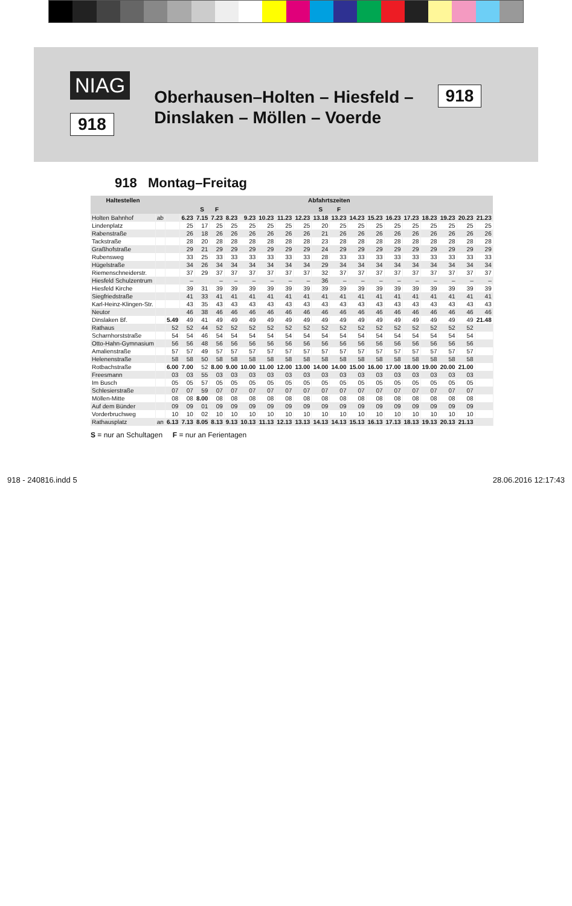NIAG
918
Oberhausen–Holten – Hiesfeld –
Dinslaken – Möllen – Voerde
918
918 Montag–Freitag
| Haltestellen | | Abfahrtszeiten | | | | | | | | | | | | | | | | | | |
| --- | --- | --- | --- | --- | --- | --- | --- | --- | --- | --- | --- | --- | --- | --- | --- | --- | --- | --- | --- | --- |
| | | | | S | F | | | | | | S | F | | | | | | | | |
| Holten Bahnhof | ab | | 6.23 | 7.15 | 7.23 | 8.23 | 9.23 | 10.23 | 11.23 | 12.23 | 13.18 | 13.23 | 14.23 | 15.23 | 16.23 | 17.23 | 18.23 | 19.23 | 20.23 | 21.23 |
| Lindenplatz | | | 25 | 17 | 25 | 25 | 25 | 25 | 25 | 25 | 20 | 25 | 25 | 25 | 25 | 25 | 25 | 25 | 25 | 25 |
| Rabenstraße | | | 26 | 18 | 26 | 26 | 26 | 26 | 26 | 26 | 21 | 26 | 26 | 26 | 26 | 26 | 26 | 26 | 26 | 26 |
| Tackstraße | | | 28 | 20 | 28 | 28 | 28 | 28 | 28 | 28 | 23 | 28 | 28 | 28 | 28 | 28 | 28 | 28 | 28 | 28 |
| Graßhofstraße | | | 29 | 21 | 29 | 29 | 29 | 29 | 29 | 29 | 24 | 29 | 29 | 29 | 29 | 29 | 29 | 29 | 29 | 29 |
| Rubensweg | | | 33 | 25 | 33 | 33 | 33 | 33 | 33 | 33 | 28 | 33 | 33 | 33 | 33 | 33 | 33 | 33 | 33 | 33 |
| Hügelstraße | | | 34 | 26 | 34 | 34 | 34 | 34 | 34 | 34 | 29 | 34 | 34 | 34 | 34 | 34 | 34 | 34 | 34 | 34 |
| Riemenschneiderstr. | | | 37 | 29 | 37 | 37 | 37 | 37 | 37 | 37 | 32 | 37 | 37 | 37 | 37 | 37 | 37 | 37 | 37 | 37 |
| Hiesfeld Schulzentrum | | | – | | – | – | – | – | – | – | 36 | – | – | – | – | – | – | – | – | – |
| Hiesfeld Kirche | | | 39 | 31 | 39 | 39 | 39 | 39 | 39 | 39 | 39 | 39 | 39 | 39 | 39 | 39 | 39 | 39 | 39 | 39 |
| Siegfriedstraße | | | 41 | 33 | 41 | 41 | 41 | 41 | 41 | 41 | 41 | 41 | 41 | 41 | 41 | 41 | 41 | 41 | 41 | 41 |
| Karl-Heinz-Klingen-Str. | | | 43 | 35 | 43 | 43 | 43 | 43 | 43 | 43 | 43 | 43 | 43 | 43 | 43 | 43 | 43 | 43 | 43 | 43 |
| Neutor | | | 46 | 38 | 46 | 46 | 46 | 46 | 46 | 46 | 46 | 46 | 46 | 46 | 46 | 46 | 46 | 46 | 46 | 46 |
| Dinslaken Bf. | | 5.49 | 49 | 41 | 49 | 49 | 49 | 49 | 49 | 49 | 49 | 49 | 49 | 49 | 49 | 49 | 49 | 49 | 49 | 21.48 |
| Rathaus | | 52 | 52 | 44 | 52 | 52 | 52 | 52 | 52 | 52 | 52 | 52 | 52 | 52 | 52 | 52 | 52 | 52 | 52 | |
| Scharnhorststraße | | 54 | 54 | 46 | 54 | 54 | 54 | 54 | 54 | 54 | 54 | 54 | 54 | 54 | 54 | 54 | 54 | 54 | 54 | |
| Otto-Hahn-Gymnasium | | 56 | 56 | 48 | 56 | 56 | 56 | 56 | 56 | 56 | 56 | 56 | 56 | 56 | 56 | 56 | 56 | 56 | 56 | |
| Amalienstraße | | 57 | 57 | 49 | 57 | 57 | 57 | 57 | 57 | 57 | 57 | 57 | 57 | 57 | 57 | 57 | 57 | 57 | 57 | |
| Helenenstraße | | 58 | 58 | 50 | 58 | 58 | 58 | 58 | 58 | 58 | 58 | 58 | 58 | 58 | 58 | 58 | 58 | 58 | 58 | |
| Rotbachstraße | | 6.00 | 7.00 | 52 | 8.00 | 9.00 | 10.00 | 11.00 | 12.00 | 13.00 | 14.00 | 14.00 | 15.00 | 16.00 | 17.00 | 18.00 | 19.00 | 20.00 | 21.00 | |
| Freesmann | | 03 | 03 | 55 | 03 | 03 | 03 | 03 | 03 | 03 | 03 | 03 | 03 | 03 | 03 | 03 | 03 | 03 | 03 | |
| Im Busch | | 05 | 05 | 57 | 05 | 05 | 05 | 05 | 05 | 05 | 05 | 05 | 05 | 05 | 05 | 05 | 05 | 05 | 05 | |
| Schlesierstraße | | 07 | 07 | 59 | 07 | 07 | 07 | 07 | 07 | 07 | 07 | 07 | 07 | 07 | 07 | 07 | 07 | 07 | 07 | |
| Möllen-Mitte | | 08 | 08 | 8.00 | 08 | 08 | 08 | 08 | 08 | 08 | 08 | 08 | 08 | 08 | 08 | 08 | 08 | 08 | 08 | |
| Auf dem Bünder | | 09 | 09 | 01 | 09 | 09 | 09 | 09 | 09 | 09 | 09 | 09 | 09 | 09 | 09 | 09 | 09 | 09 | 09 | |
| Vorderbruchweg | | 10 | 10 | 02 | 10 | 10 | 10 | 10 | 10 | 10 | 10 | 10 | 10 | 10 | 10 | 10 | 10 | 10 | 10 | |
| Rathausplatz | an | 6.13 | 7.13 | 8.05 | 8.13 | 9.13 | 10.13 | 11.13 | 12.13 | 13.13 | 14.13 | 14.13 | 15.13 | 16.13 | 17.13 | 18.13 | 19.13 | 20.13 | 21.13 | |
S = nur an Schultagen F = nur an Ferientagen
918 - 240816.indd 5 28.06.2016 12:17:43